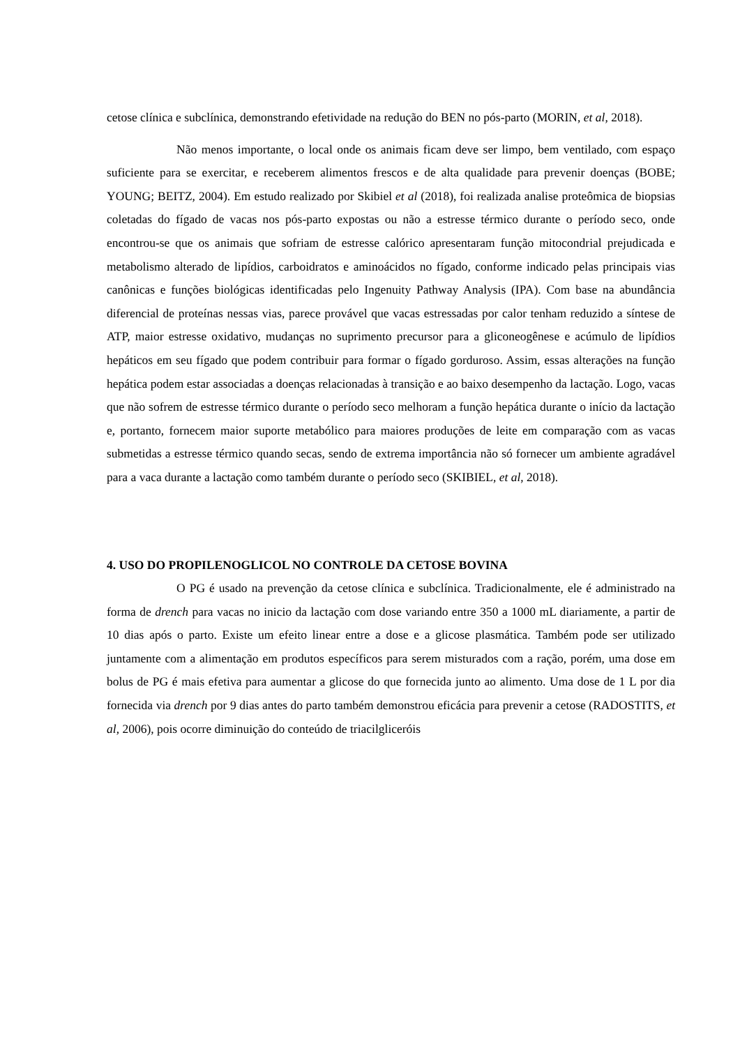cetose clínica e subclínica, demonstrando efetividade na redução do BEN no pós-parto (MORIN, et al, 2018).
Não menos importante, o local onde os animais ficam deve ser limpo, bem ventilado, com espaço suficiente para se exercitar, e receberem alimentos frescos e de alta qualidade para prevenir doenças (BOBE; YOUNG; BEITZ, 2004). Em estudo realizado por Skibiel et al (2018), foi realizada analise proteômica de biopsias coletadas do fígado de vacas nos pós-parto expostas ou não a estresse térmico durante o período seco, onde encontrou-se que os animais que sofriam de estresse calórico apresentaram função mitocondrial prejudicada e metabolismo alterado de lipídios, carboidratos e aminoácidos no fígado, conforme indicado pelas principais vias canônicas e funções biológicas identificadas pelo Ingenuity Pathway Analysis (IPA). Com base na abundância diferencial de proteínas nessas vias, parece provável que vacas estressadas por calor tenham reduzido a síntese de ATP, maior estresse oxidativo, mudanças no suprimento precursor para a gliconeogênese e acúmulo de lipídios hepáticos em seu fígado que podem contribuir para formar o fígado gorduroso. Assim, essas alterações na função hepática podem estar associadas a doenças relacionadas à transição e ao baixo desempenho da lactação. Logo, vacas que não sofrem de estresse térmico durante o período seco melhoram a função hepática durante o início da lactação e, portanto, fornecem maior suporte metabólico para maiores produções de leite em comparação com as vacas submetidas a estresse térmico quando secas, sendo de extrema importância não só fornecer um ambiente agradável para a vaca durante a lactação como também durante o período seco (SKIBIEL, et al, 2018).
4. USO DO PROPILENOGLICOL NO CONTROLE DA CETOSE BOVINA
O PG é usado na prevenção da cetose clínica e subclínica. Tradicionalmente, ele é administrado na forma de drench para vacas no inicio da lactação com dose variando entre 350 a 1000 mL diariamente, a partir de 10 dias após o parto. Existe um efeito linear entre a dose e a glicose plasmática. Também pode ser utilizado juntamente com a alimentação em produtos específicos para serem misturados com a ração, porém, uma dose em bolus de PG é mais efetiva para aumentar a glicose do que fornecida junto ao alimento. Uma dose de 1 L por dia fornecida via drench por 9 dias antes do parto também demonstrou eficácia para prevenir a cetose (RADOSTITS, et al, 2006), pois ocorre diminuição do conteúdo de triacilgliceróis